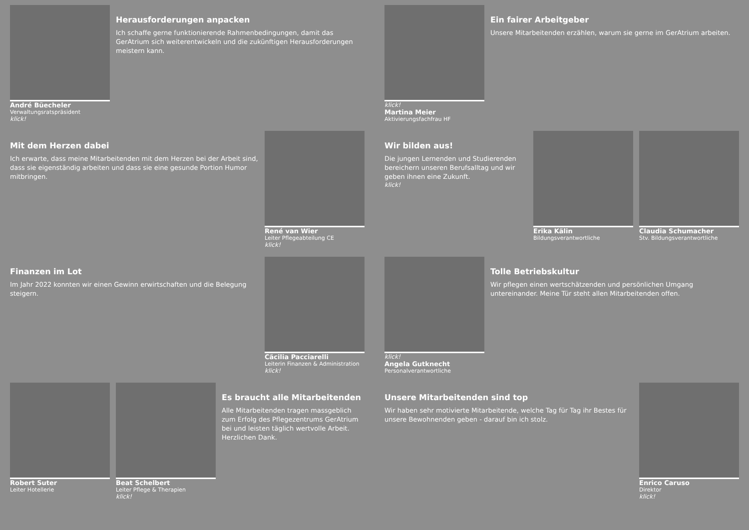André Büecheler
Verwaltungsratspräsident
klick!
Herausforderungen anpacken
Ich schaffe gerne funktionierende Rahmenbedingungen, damit das GerAtrium sich weiterentwickeln und die zukünftigen Herausforderungen meistern kann.
Mit dem Herzen dabei
Ich erwarte, dass meine Mitarbeitenden mit dem Herzen bei der Arbeit sind, dass sie eigenständig arbeiten und dass sie eine gesunde Portion Humor mitbringen.
René van Wier
Leiter Pflegeabteilung CE
klick!
Finanzen im Lot
Im Jahr 2022 konnten wir einen Gewinn erwirtschaften und die Belegung steigern.
Cäcilia Pacciarelli
Leiterin Finanzen & Administration
klick!
Robert Suter
Leiter Hotellerie
Beat Schelbert
Leiter Pflege & Therapien
klick!
Es braucht alle Mitarbeitenden
Alle Mitarbeitenden tragen massgeblich zum Erfolg des Pflegezentrums GerAtrium bei und leisten täglich wertvolle Arbeit. Herzlichen Dank.
klick!
Martina Meier
Aktivierungsfachfrau HF
Ein fairer Arbeitgeber
Unsere Mitarbeitenden erzählen, warum sie gerne im GerAtrium arbeiten.
Wir bilden aus!
Die jungen Lernenden und Studierenden bereichern unseren Berufsalltag und wir geben ihnen eine Zukunft.
klick!
Erika Kälin
Bildungsverantwortliche
Claudia Schumacher
Stv. Bildungsverantwortliche
klick!
Angela Gutknecht
Personalverantwortliche
Tolle Betriebskultur
Wir pflegen einen wertschätzenden und persönlichen Umgang untereinander. Meine Tür steht allen Mitarbeitenden offen.
Unsere Mitarbeitenden sind top
Wir haben sehr motivierte Mitarbeitende, welche Tag für Tag ihr Bestes für unsere Bewohnenden geben - darauf bin ich stolz.
Enrico Caruso
Direktor
klick!